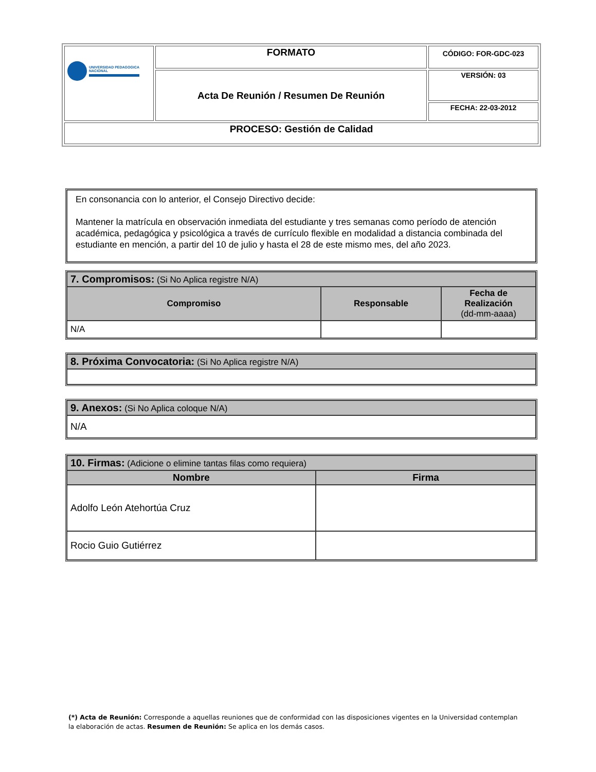| UNIVERSIDAD PEDAGOGICA NACIONAL | FORMATO | CÓDIGO: FOR-GDC-023 |
| | Acta De Reunión / Resumen De Reunión | VERSIÓN: 03 |
| | | FECHA: 22-03-2012 |
| PROCESO: Gestión de Calidad | | |
| En consonancia con lo anterior, el Consejo Directivo decide: Mantener la matrícula en observación inmediata del estudiante y tres semanas como período de atención académica, pedagógica y psicológica a través de currículo flexible en modalidad a distancia combinada del estudiante en mención, a partir del 10 de julio y hasta el 28 de este mismo mes, del año 2023. |
| 7. Compromisos: (Si No Aplica registre N/A) | | |
| Compromiso | Responsable | Fecha de Realización (dd-mm-aaaa) |
| N/A | | |
| 8. Próxima Convocatoria: (Si No Aplica registre N/A) |
| 9. Anexos: (Si No Aplica coloque N/A) |
| N/A |
| 10. Firmas: (Adicione o elimine tantas filas como requiera) | |
| Nombre | Firma |
| Adolfo León Atehortúa Cruz | |
| Rocio Guio Gutiérrez | |
(*) Acta de Reunión: Corresponde a aquellas reuniones que de conformidad con las disposiciones vigentes en la Universidad contemplan la elaboración de actas. Resumen de Reunión: Se aplica en los demás casos.